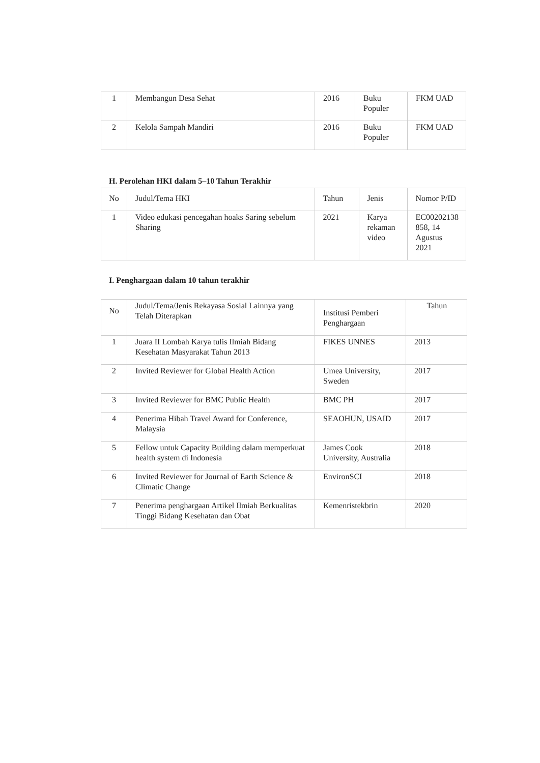| 1 | Membangun Desa Sehat | 2016 | Buku Populer | FKM UAD |
| 2 | Kelola Sampah Mandiri | 2016 | Buku Populer | FKM UAD |
H. Perolehan HKI dalam 5–10 Tahun Terakhir
| No | Judul/Tema HKI | Tahun | Jenis | Nomor P/ID |
| --- | --- | --- | --- | --- |
| 1 | Video edukasi pencegahan hoaks Saring sebelum Sharing | 2021 | Karya rekaman video | EC00202138 858, 14 Agustus 2021 |
I. Penghargaan dalam 10 tahun terakhir
| No | Judul/Tema/Jenis Rekayasa Sosial Lainnya yang Telah Diterapkan | Institusi Pemberi Penghargaan | Tahun |
| --- | --- | --- | --- |
| 1 | Juara II Lombah Karya tulis Ilmiah Bidang Kesehatan Masyarakat Tahun 2013 | FIKES UNNES | 2013 |
| 2 | Invited Reviewer for Global Health Action | Umea University, Sweden | 2017 |
| 3 | Invited Reviewer for BMC Public Health | BMC PH | 2017 |
| 4 | Penerima Hibah Travel Award for Conference, Malaysia | SEAOHUN, USAID | 2017 |
| 5 | Fellow untuk Capacity Building dalam memperkuat health system di Indonesia | James Cook University, Australia | 2018 |
| 6 | Invited Reviewer for Journal of Earth Science & Climatic Change | EnvironSCI | 2018 |
| 7 | Penerima penghargaan Artikel Ilmiah Berkualitas Tinggi Bidang Kesehatan dan Obat | Kemenristekbrin | 2020 |